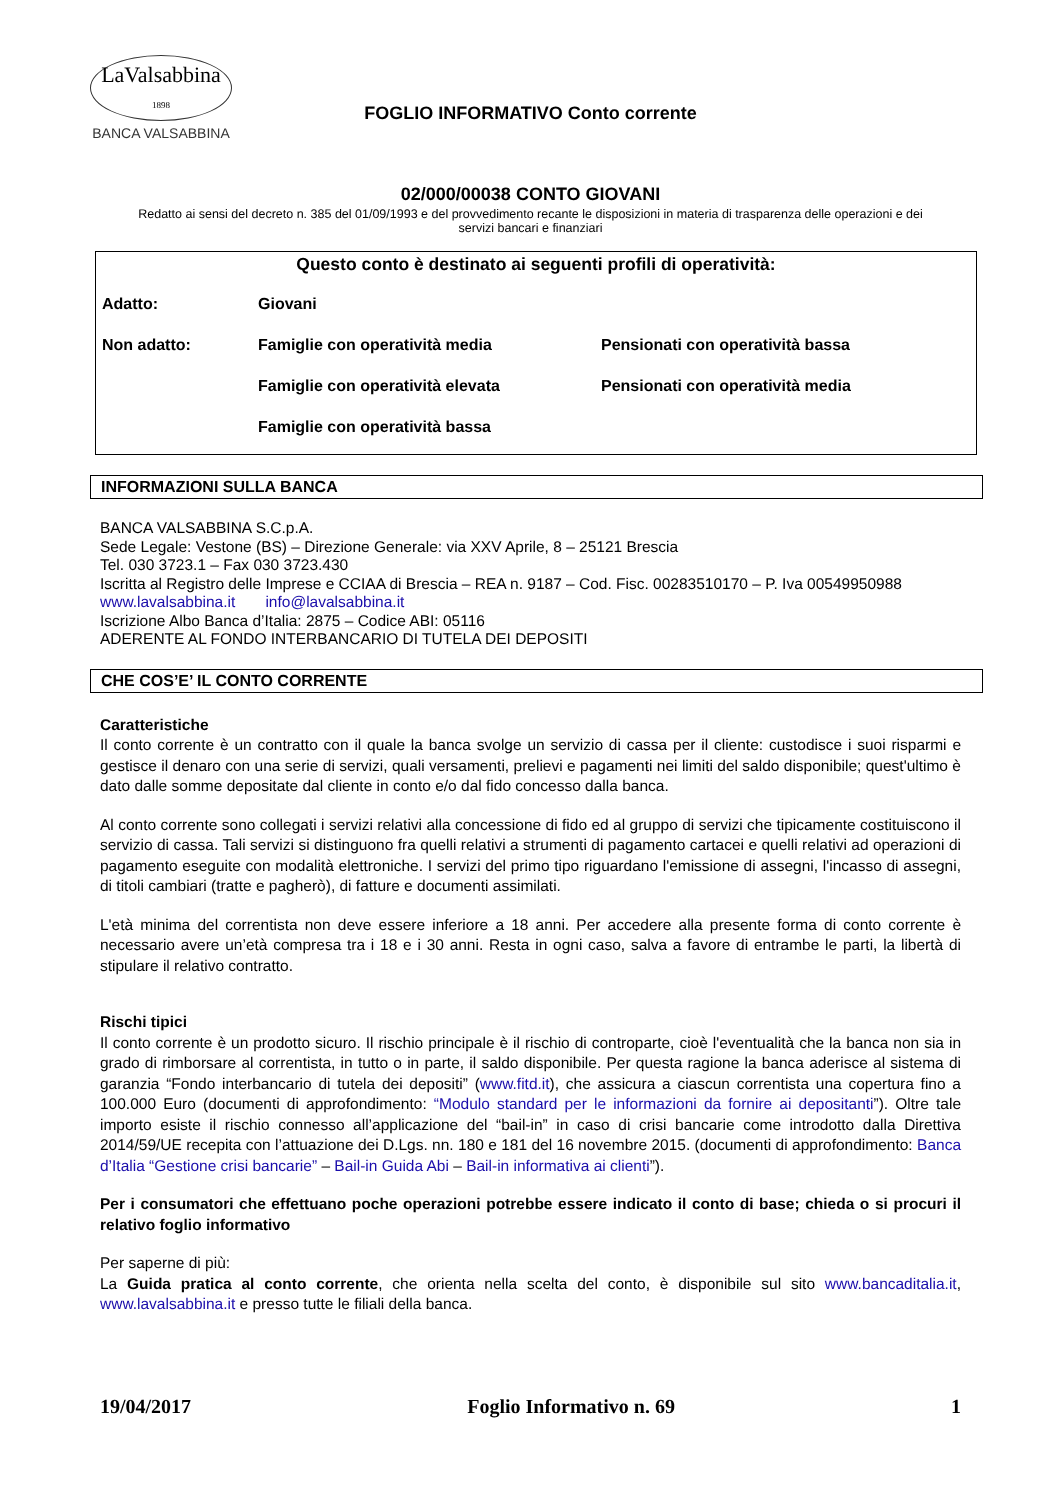LaValsabbina
1898
BANCA VALSABBINA
FOGLIO INFORMATIVO Conto corrente
02/000/00038 CONTO GIOVANI
Redatto ai sensi del decreto n. 385 del 01/09/1993 e del provvedimento recante le disposizioni in materia di trasparenza delle operazioni e dei servizi bancari e finanziari
Questo conto è destinato ai seguenti profili di operatività:
Adatto: Giovani
Non adatto: Famiglie con operatività media Pensionati con operatività bassa
Famiglie con operatività elevata Pensionati con operatività media
Famiglie con operatività bassa
INFORMAZIONI SULLA BANCA
BANCA VALSABBINA S.C.p.A.
Sede Legale: Vestone (BS) – Direzione Generale: via XXV Aprile, 8 – 25121 Brescia
Tel. 030 3723.1 – Fax 030 3723.430
Iscritta al Registro delle Imprese e CCIAA di Brescia – REA n. 9187 – Cod. Fisc. 00283510170 – P. Iva 00549950988
www.lavalsabbina.it info@lavalsabbina.it
Iscrizione Albo Banca d’Italia: 2875 – Codice ABI: 05116
ADERENTE AL FONDO INTERBANCARIO DI TUTELA DEI DEPOSITI
CHE COS’E’ IL CONTO CORRENTE
Caratteristiche
Il conto corrente è un contratto con il quale la banca svolge un servizio di cassa per il cliente: custodisce i suoi risparmi e gestisce il denaro con una serie di servizi, quali versamenti, prelievi e pagamenti nei limiti del saldo disponibile; quest'ultimo è dato dalle somme depositate dal cliente in conto e/o dal fido concesso dalla banca.
Al conto corrente sono collegati i servizi relativi alla concessione di fido ed al gruppo di servizi che tipicamente costituiscono il servizio di cassa. Tali servizi si distinguono fra quelli relativi a strumenti di pagamento cartacei e quelli relativi ad operazioni di pagamento eseguite con modalità elettroniche. I servizi del primo tipo riguardano l'emissione di assegni, l'incasso di assegni, di titoli cambiari (tratte e pagherò), di fatture e documenti assimilati.
L'età minima del correntista non deve essere inferiore a 18 anni. Per accedere alla presente forma di conto corrente è necessario avere un’età compresa tra i 18 e i 30 anni. Resta in ogni caso, salva a favore di entrambe le parti, la libertà di stipulare il relativo contratto.
Rischi tipici
Il conto corrente è un prodotto sicuro. Il rischio principale è il rischio di controparte, cioè l'eventualità che la banca non sia in grado di rimborsare al correntista, in tutto o in parte, il saldo disponibile. Per questa ragione la banca aderisce al sistema di garanzia “Fondo interbancario di tutela dei depositi” (www.fitd.it), che assicura a ciascun correntista una copertura fino a 100.000 Euro (documenti di approfondimento: “Modulo standard per le informazioni da fornire ai depositanti”). Oltre tale importo esiste il rischio connesso all’applicazione del “bail-in” in caso di crisi bancarie come introdotto dalla Direttiva 2014/59/UE recepita con l’attuazione dei D.Lgs. nn. 180 e 181 del 16 novembre 2015. (documenti di approfondimento: Banca d’Italia “Gestione crisi bancarie” – Bail-in Guida Abi – Bail-in informativa ai clienti”).
Per i consumatori che effettuano poche operazioni potrebbe essere indicato il conto di base; chieda o si procuri il relativo foglio informativo
Per saperne di più:
La Guida pratica al conto corrente, che orienta nella scelta del conto, è disponibile sul sito www.bancaditalia.it, www.lavalsabbina.it e presso tutte le filiali della banca.
19/04/2017 Foglio Informativo n. 69 1